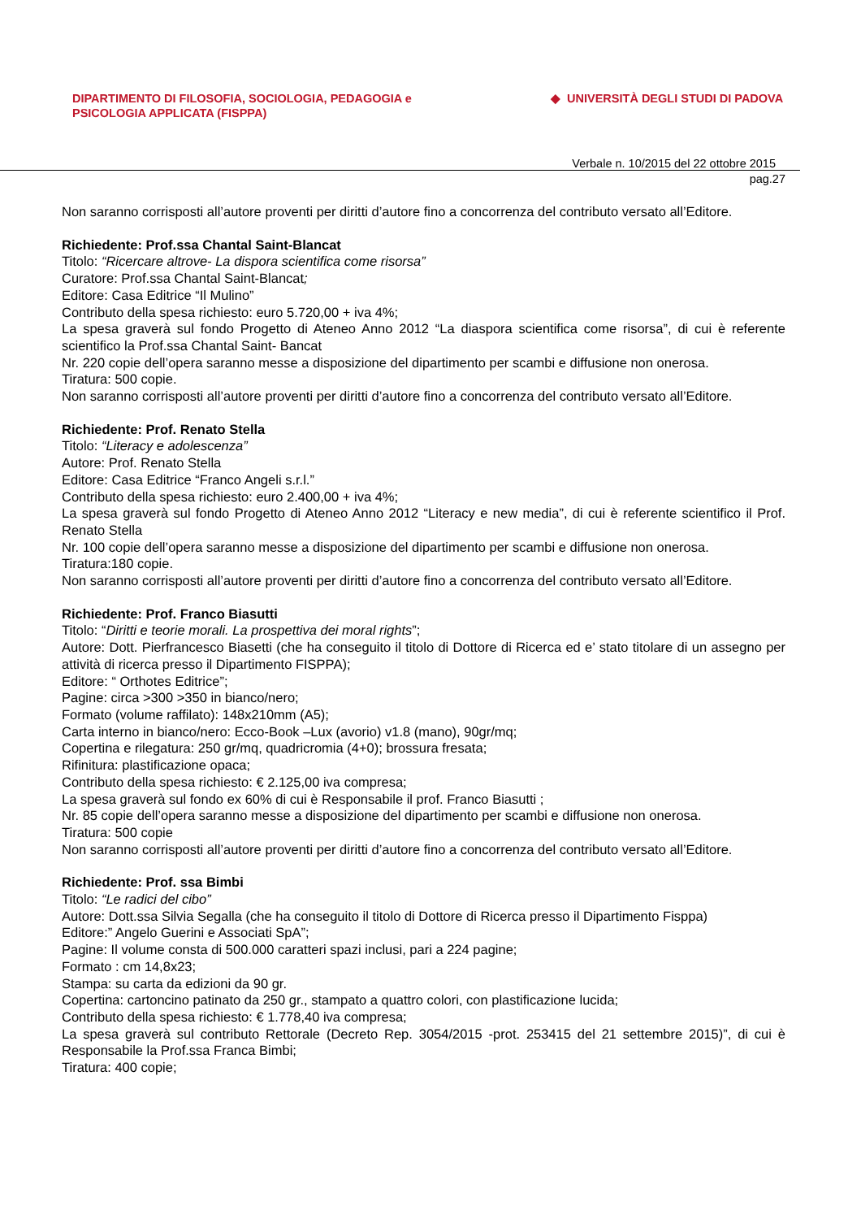DIPARTIMENTO DI FILOSOFIA, SOCIOLOGIA, PEDAGOGIA e
PSICOLOGIA APPLICATA (FISPPA)
◆ UNIVERSITÀ DEGLI STUDI DI PADOVA
Verbale n. 10/2015 del 22 ottobre 2015
pag.27
Non saranno corrisposti all’autore proventi per diritti d’autore fino a concorrenza del contributo versato all’Editore.
Richiedente: Prof.ssa Chantal Saint-Blancat
Titolo: “Ricercare altrove- La dispora scientifica come risorsa”
Curatore: Prof.ssa Chantal Saint-Blancat;
Editore: Casa Editrice “Il Mulino”
Contributo della spesa richiesto: euro 5.720,00 + iva 4%;
La spesa graverà sul fondo Progetto di Ateneo Anno 2012 “La diaspora scientifica come risorsa”, di cui è referente scientifico la Prof.ssa Chantal Saint- Bancat
Nr. 220 copie dell’opera saranno messe a disposizione del dipartimento per scambi e diffusione non onerosa.
Tiratura: 500 copie.
Non saranno corrisposti all’autore proventi per diritti d’autore fino a concorrenza del contributo versato all’Editore.
Richiedente: Prof. Renato Stella
Titolo: “Literacy e adolescenza”
Autore: Prof. Renato Stella
Editore: Casa Editrice “Franco Angeli s.r.l.”
Contributo della spesa richiesto: euro 2.400,00 + iva 4%;
La spesa graverà sul fondo Progetto di Ateneo Anno 2012 “Literacy e new media”, di cui è referente scientifico il Prof. Renato Stella
Nr. 100 copie dell’opera saranno messe a disposizione del dipartimento per scambi e diffusione non onerosa.
Tiratura:180 copie.
Non saranno corrisposti all’autore proventi per diritti d’autore fino a concorrenza del contributo versato all’Editore.
Richiedente: Prof. Franco Biasutti
Titolo: “Diritti e teorie morali. La prospettiva dei moral rights”;
Autore: Dott. Pierfrancesco Biasetti (che ha conseguito il titolo di Dottore di Ricerca ed e’ stato titolare di un assegno per attività di ricerca presso il Dipartimento FISPPA);
Editore: “ Orthotes Editrice”;
Pagine: circa >300 >350 in bianco/nero;
Formato (volume raffilato): 148x210mm (A5);
Carta interno in bianco/nero: Ecco-Book –Lux (avorio) v1.8 (mano), 90gr/mq;
Copertina e rilegatura: 250 gr/mq, quadricromia (4+0); brossura fresata;
Rifinitura: plastificazione opaca;
Contributo della spesa richiesto: € 2.125,00 iva compresa;
La spesa graverà sul fondo ex 60% di cui è Responsabile il prof. Franco Biasutti ;
Nr. 85 copie dell’opera saranno messe a disposizione del dipartimento per scambi e diffusione non onerosa.
Tiratura: 500 copie
Non saranno corrisposti all’autore proventi per diritti d’autore fino a concorrenza del contributo versato all’Editore.
Richiedente: Prof. ssa Bimbi
Titolo: “Le radici del cibo”
Autore: Dott.ssa Silvia Segalla (che ha conseguito il titolo di Dottore di Ricerca presso il Dipartimento Fisppa)
Editore:” Angelo Guerini e Associati SpA”;
Pagine: Il volume consta di 500.000 caratteri spazi inclusi, pari a 224 pagine;
Formato : cm 14,8x23;
Stampa: su carta da edizioni da 90 gr.
Copertina: cartoncino patinato da 250 gr., stampato a quattro colori, con plastificazione lucida;
Contributo della spesa richiesto: € 1.778,40 iva compresa;
La spesa graverà sul contributo Rettorale (Decreto Rep. 3054/2015 -prot. 253415 del 21 settembre 2015)”, di cui è Responsabile la Prof.ssa Franca Bimbi;
Tiratura: 400 copie;